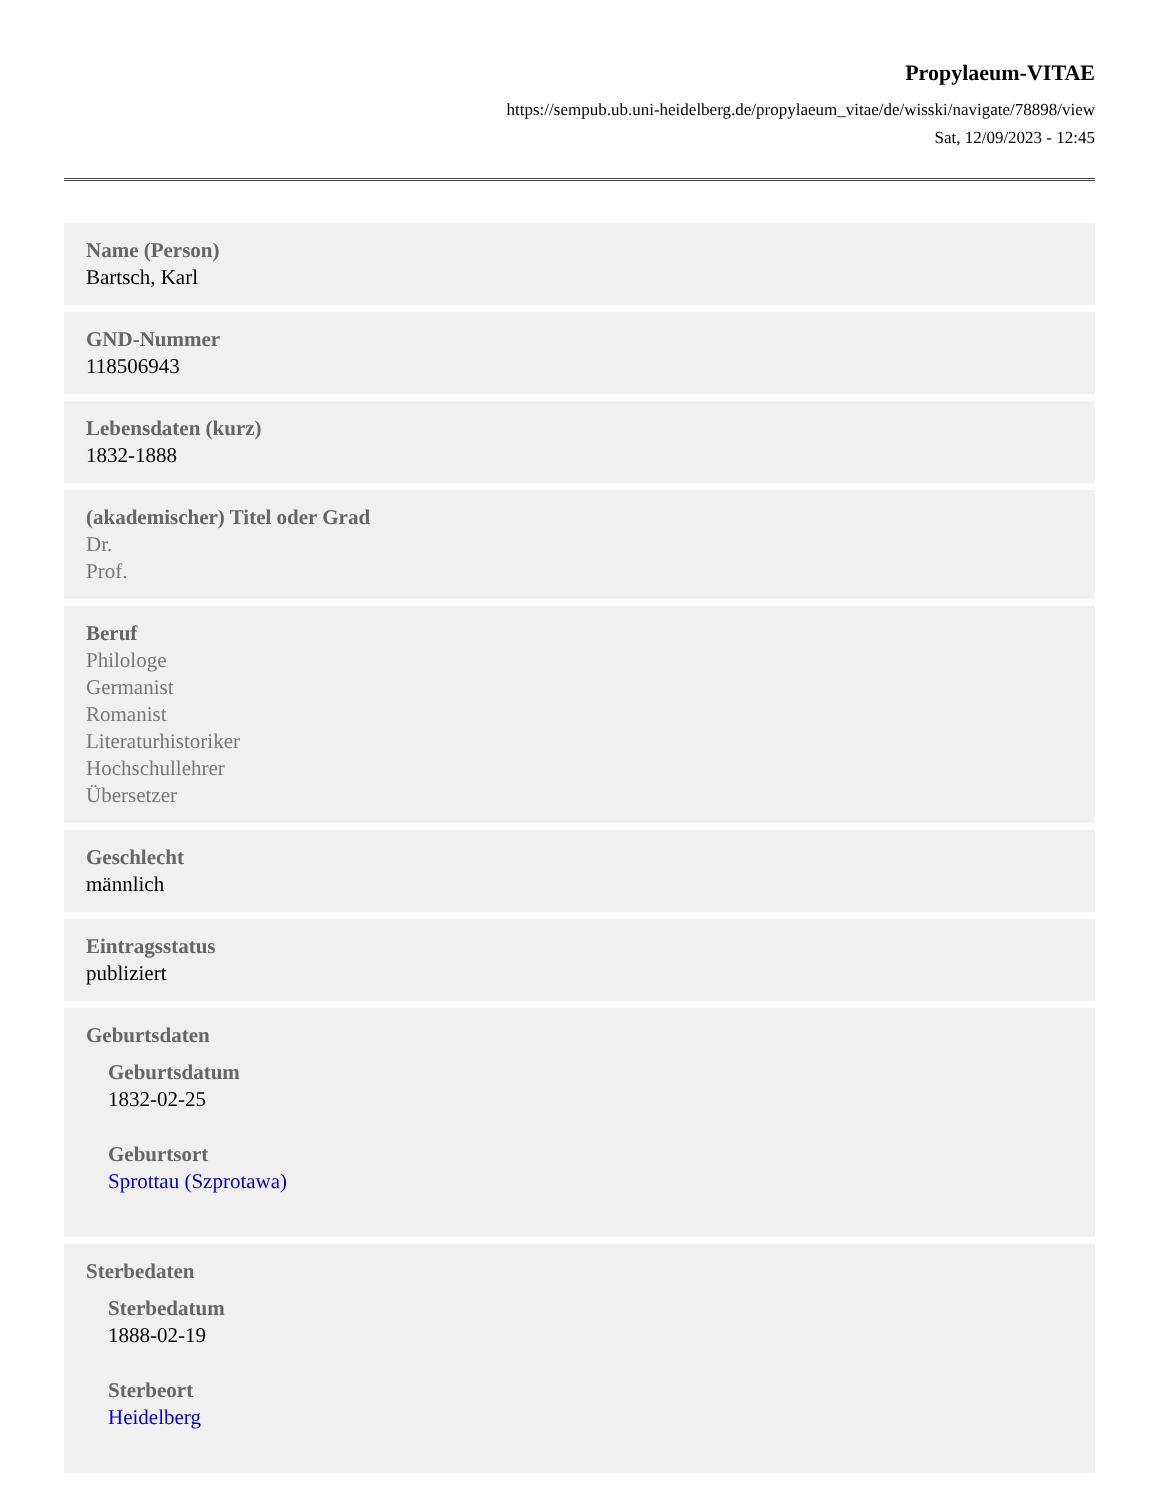Propylaeum-VITAE
https://sempub.ub.uni-heidelberg.de/propylaeum_vitae/de/wisski/navigate/78898/view
Sat, 12/09/2023 - 12:45
Name (Person)
Bartsch, Karl
GND-Nummer
118506943
Lebensdaten (kurz)
1832-1888
(akademischer) Titel oder Grad
Dr.
Prof.
Beruf
Philologe
Germanist
Romanist
Literaturhistoriker
Hochschullehrer
Übersetzer
Geschlecht
männlich
Eintragsstatus
publiziert
Geburtsdaten
Geburtsdatum
1832-02-25
Geburtsort
Sprottau (Szprotawa)
Sterbedaten
Sterbedatum
1888-02-19
Sterbeort
Heidelberg